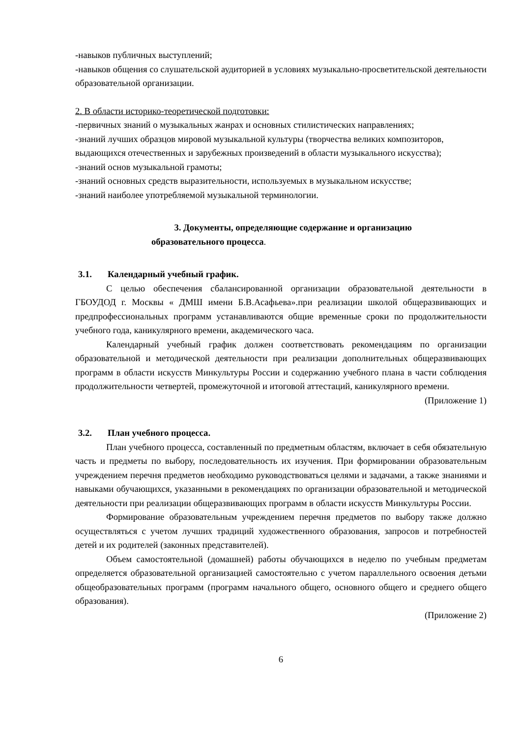-навыков публичных выступлений;
-навыков общения со слушательской аудиторией в условиях музыкально-просветительской деятельности образовательной организации.
2. В области историко-теоретической подготовки:
-первичных знаний о музыкальных жанрах и основных стилистических направлениях;
-знаний лучших образцов мировой музыкальной культуры (творчества великих композиторов, выдающихся отечественных и зарубежных произведений в области музыкального искусства);
-знаний основ музыкальной грамоты;
-знаний основных средств выразительности, используемых в музыкальном искусстве;
-знаний наиболее употребляемой музыкальной терминологии.
3. Документы, определяющие содержание и организацию
образовательного процесса.
3.1. Календарный учебный график.
С целью обеспечения сбалансированной организации образовательной деятельности в ГБОУДОД г. Москвы « ДМШ имени Б.В.Асафьева».при реализации школой общеразвивающих и предпрофессиональных программ устанавливаются общие временные сроки по продолжительности учебного года, каникулярного времени, академического часа.
Календарный учебный график должен соответствовать рекомендациям по организации образовательной и методической деятельности при реализации дополнительных общеразвивающих программ в области искусств Минкультуры России и содержанию учебного плана в части соблюдения продолжительности четвертей, промежуточной и итоговой аттестаций, каникулярного времени.
(Приложение 1)
3.2. План учебного процесса.
План учебного процесса, составленный по предметным областям, включает в себя обязательную часть и предметы по выбору, последовательность их изучения. При формировании образовательным учреждением перечня предметов необходимо руководствоваться целями и задачами, а также знаниями и навыками обучающихся, указанными в рекомендациях по организации образовательной и методической деятельности при реализации общеразвивающих программ в области искусств Минкультуры России.
Формирование образовательным учреждением перечня предметов по выбору также должно осуществляться с учетом лучших традиций художественного образования, запросов и потребностей детей и их родителей (законных представителей).
Объем самостоятельной (домашней) работы обучающихся в неделю по учебным предметам определяется образовательной организацией самостоятельно с учетом параллельного освоения детьми общеобразовательных программ (программ начального общего, основного общего и среднего общего образования).
(Приложение 2)
6